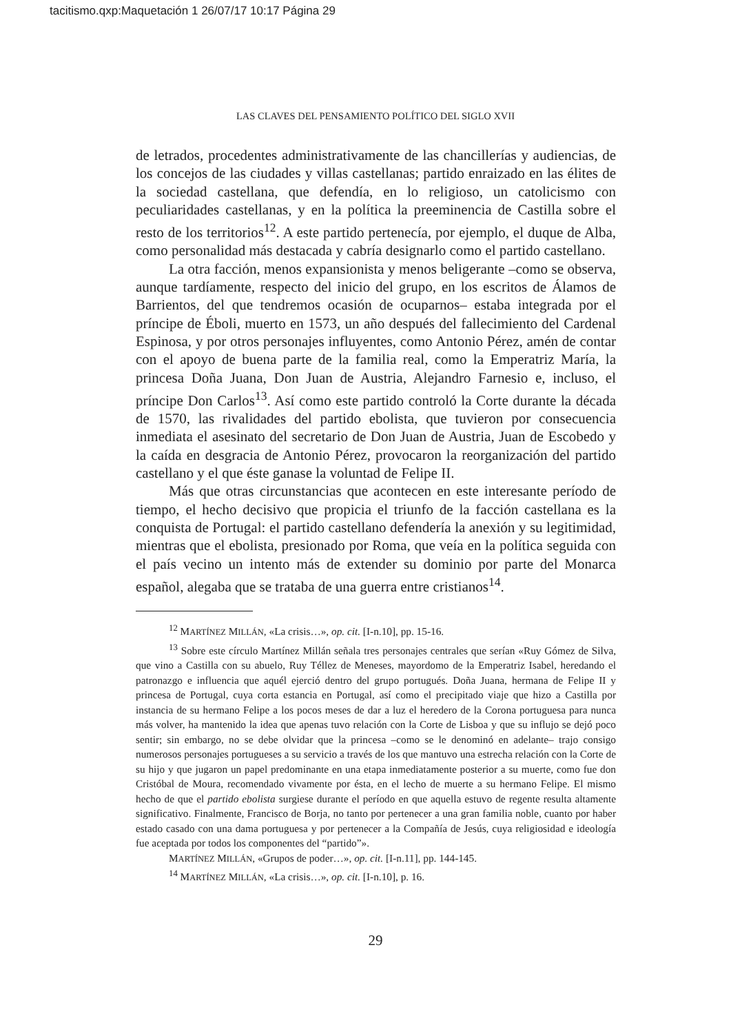tacitismo.qxp:Maquetación 1 26/07/17 10:17 Página 29
LAS CLAVES DEL PENSAMIENTO POLÍTICO DEL SIGLO XVII
de letrados, procedentes administrativamente de las chancillerías y audiencias, de los concejos de las ciudades y villas castellanas; partido enraizado en las élites de la sociedad castellana, que defendía, en lo religioso, un catolicismo con peculiaridades castellanas, y en la política la preeminencia de Castilla sobre el resto de los territorios<sup>12</sup>. A este partido pertenecía, por ejemplo, el duque de Alba, como personalidad más destacada y cabría designarlo como el partido castellano.
La otra facción, menos expansionista y menos beligerante –como se observa, aunque tardíamente, respecto del inicio del grupo, en los escritos de Álamos de Barrientos, del que tendremos ocasión de ocuparnos– estaba integrada por el príncipe de Éboli, muerto en 1573, un año después del fallecimiento del Cardenal Espinosa, y por otros personajes influyentes, como Antonio Pérez, amén de contar con el apoyo de buena parte de la familia real, como la Emperatriz María, la princesa Doña Juana, Don Juan de Austria, Alejandro Farnesio e, incluso, el príncipe Don Carlos<sup>13</sup>. Así como este partido controló la Corte durante la década de 1570, las rivalidades del partido ebolista, que tuvieron por consecuencia inmediata el asesinato del secretario de Don Juan de Austria, Juan de Escobedo y la caída en desgracia de Antonio Pérez, provocaron la reorganización del partido castellano y el que éste ganase la voluntad de Felipe II.
Más que otras circunstancias que acontecen en este interesante período de tiempo, el hecho decisivo que propicia el triunfo de la facción castellana es la conquista de Portugal: el partido castellano defendería la anexión y su legitimidad, mientras que el ebolista, presionado por Roma, que veía en la política seguida con el país vecino un intento más de extender su dominio por parte del Monarca español, alegaba que se trataba de una guerra entre cristianos<sup>14</sup>.
<sup>12</sup> MARTÍNEZ MILLÁN, «La crisis…», op. cit. [I-n.10], pp. 15-16.
<sup>13</sup> Sobre este círculo Martínez Millán señala tres personajes centrales que serían «Ruy Gómez de Silva, que vino a Castilla con su abuelo, Ruy Téllez de Meneses, mayordomo de la Emperatriz Isabel, heredando el patronazgo e influencia que aquél ejerció dentro del grupo portugués. Doña Juana, hermana de Felipe II y princesa de Portugal, cuya corta estancia en Portugal, así como el precipitado viaje que hizo a Castilla por instancia de su hermano Felipe a los pocos meses de dar a luz el heredero de la Corona portuguesa para nunca más volver, ha mantenido la idea que apenas tuvo relación con la Corte de Lisboa y que su influjo se dejó poco sentir; sin embargo, no se debe olvidar que la princesa –como se le denominó en adelante– trajo consigo numerosos personajes portugueses a su servicio a través de los que mantuvo una estrecha relación con la Corte de su hijo y que jugaron un papel predominante en una etapa inmediatamente posterior a su muerte, como fue don Cristóbal de Moura, recomendado vivamente por ésta, en el lecho de muerte a su hermano Felipe. El mismo hecho de que el partido ebolista surgiese durante el período en que aquella estuvo de regente resulta altamente significativo. Finalmente, Francisco de Borja, no tanto por pertenecer a una gran familia noble, cuanto por haber estado casado con una dama portuguesa y por pertenecer a la Compañía de Jesús, cuya religiosidad e ideología fue aceptada por todos los componentes del “partido”».
MARTÍNEZ MILLÁN, «Grupos de poder…», op. cit. [I-n.11], pp. 144-145.
<sup>14</sup> MARTÍNEZ MILLÁN, «La crisis…», op. cit. [I-n.10], p. 16.
29